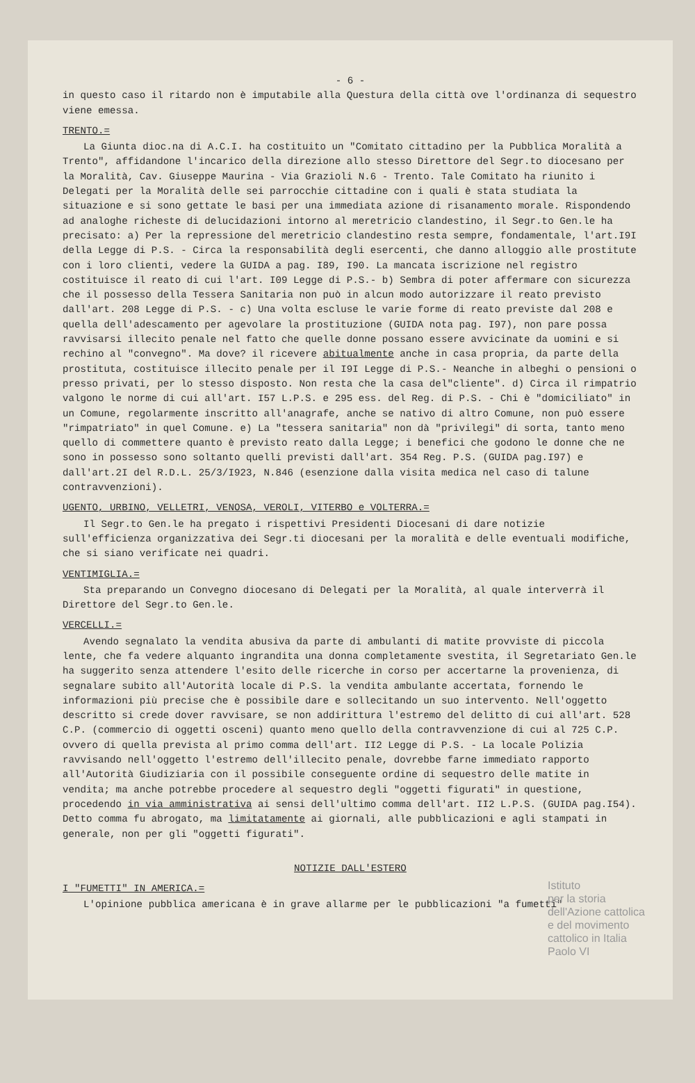- 6 -
in questo caso il ritardo non è imputabile alla Questura della città ove l'ordinanza di sequestro viene emessa.
TRENTO.=
La Giunta dioc.na di A.C.I. ha costituito un "Comitato cittadino per la Pubblica Moralità a Trento", affidandone l'incarico della direzione allo stesso Direttore del Segr.to diocesano per la Moralità, Cav. Giuseppe Maurina - Via Grazioli N.6 - Trento. Tale Comitato ha riunito i Delegati per la Moralità delle sei parrocchie cittadine con i quali è stata studiata la situazione e si sono gettate le basi per una immediata azione di risanamento morale. Rispondendo ad analoghe richeste di delucidazioni intorno al meretricio clandestino, il Segr.to Gen.le ha precisato: a) Per la repressione del meretricio clandestino resta sempre, fondamentale, l'art.I9I della Legge di P.S. - Circa la responsabilità degli esercenti, che danno alloggio alle prostitute con i loro clienti, vedere la GUIDA a pag. I89, I90. La mancata iscrizione nel registro costituisce il reato di cui l'art. I09 Legge di P.S.- b) Sembra di poter affermare con sicurezza che il possesso della Tessera Sanitaria non può in alcun modo autorizzare il reato previsto dall'art. 208 Legge di P.S. - c) Una volta escluse le varie forme di reato previste dal 208 e quella dell'adescamento per agevolare la prostituzione (GUIDA nota pag. I97), non pare possa ravvisarsi illecito penale nel fatto che quelle donne possano essere avvicinate da uomini e si rechino al "convegno". Ma dove? il ricevere abitualmente anche in casa propria, da parte della prostituta, costituisce illecito penale per il I9I Legge di P.S.- Neanche in albeghi o pensioni o presso privati, per lo stesso disposto. Non resta che la casa del"cliente". d) Circa il rimpatrio valgono le norme di cui all'art. I57 L.P.S. e 295 ess. del Reg. di P.S. - Chi è "domiciliato" in un Comune, regolarmente inscritto all'anagrafe, anche se nativo di altro Comune, non può essere "rimpatriato" in quel Comune. e) La "tessera sanitaria" non dà "privilegi" di sorta, tanto meno quello di commettere quanto è previsto reato dalla Legge; i benefici che godono le donne che ne sono in possesso sono soltanto quelli previsti dall'art. 354 Reg. P.S. (GUIDA pag.I97) e dall'art.2I del R.D.L. 25/3/I923, N.846 (esenzione dalla visita medica nel caso di talune contravvenzioni).
UGENTO, URBINO, VELLETRI, VENOSA, VEROLI, VITERBO e VOLTERRA.=
Il Segr.to Gen.le ha pregato i rispettivi Presidenti Diocesani di dare notizie sull'efficienza organizzativa dei Segr.ti diocesani per la moralità e delle eventuali modifiche, che si siano verificate nei quadri.
VENTIMIGLIA.=
Sta preparando un Convegno diocesano di Delegati per la Moralità, al quale interverrà il Direttore del Segr.to Gen.le.
VERCELLI.=
Avendo segnalato la vendita abusiva da parte di ambulanti di matite provviste di piccola lente, che fa vedere alquanto ingrandita una donna completamente svestita, il Segretariato Gen.le ha suggerito senza attendere l'esito delle ricerche in corso per accertarne la provenienza, di segnalare subito all'Autorità locale di P.S. la vendita ambulante accertata, fornendo le informazioni più precise che è possibile dare e sollecitando un suo intervento. Nell'oggetto descritto si crede dover ravvisare, se non addirittura l'estremo del delitto di cui all'art. 528 C.P. (commercio di oggetti osceni) quanto meno quello della contravvenzione di cui al 725 C.P. ovvero di quella prevista al primo comma dell'art. II2 Legge di P.S. - La locale Polizia ravvisando nell'oggetto l'estremo dell'illecito penale, dovrebbe farne immediato rapporto all'Autorità Giudiziaria con il possibile conseguente ordine di sequestro delle matite in vendita; ma anche potrebbe procedere al sequestro degli "oggetti figurati" in questione, procedendo in via amministrativa ai sensi dell'ultimo comma dell'art. II2 L.P.S. (GUIDA pag.I54). Detto comma fu abrogato, ma limitatamente ai giornali, alle pubblicazioni e agli stampati in generale, non per gli "oggetti figurati".
NOTIZIE DALL'ESTERO
I "FUMETTI" IN AMERICA.=
L'opinione pubblica americana è in grave allarme per le pubblicazioni "a fumetti"
Istituto
per la storia
dell'Azione cattolica
e del movimento
cattolico in Italia
Paolo VI